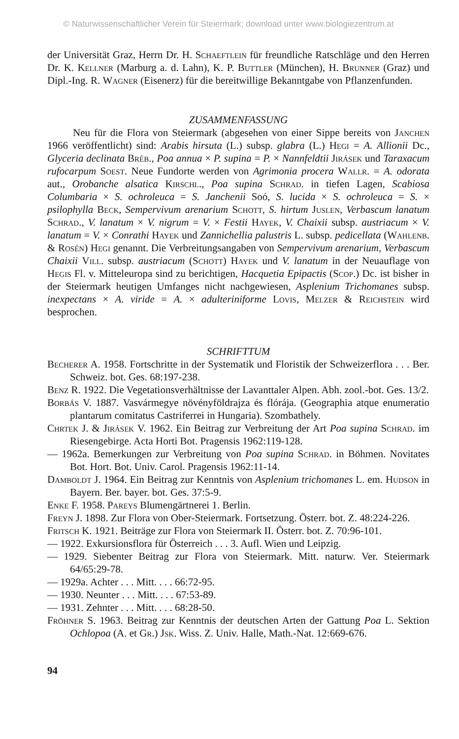© Naturwissenschaftlicher Verein für Steiermark; download unter www.biologiezentrum.at
der Universität Graz, Herrn Dr. H. Schaeftlein für freundliche Ratschläge und den Herren Dr. K. Kellner (Marburg a. d. Lahn), K. P. Buttler (München), H. Brunner (Graz) und Dipl.-Ing. R. Wagner (Eisenerz) für die bereitwillige Bekanntgabe von Pflanzenfunden.
ZUSAMMENFASSUNG
Neu für die Flora von Steiermark (abgesehen von einer Sippe bereits von Janchen 1966 veröffentlicht) sind: Arabis hirsuta (L.) subsp. glabra (L.) Hegi = A. Allionii Dc., Glyceria declinata Bréb., Poa annua × P. supina = P. × Nannfeldtii Jirásek und Taraxacum rufocarpum Soest. Neue Fundorte werden von Agrimonia procera Wallr. = A. odorata aut., Orobanche alsatica Kirschl., Poa supina Schrad. in tiefen Lagen, Scabiosa Columbaria × S. ochroleuca = S. Janchenii Soó, S. lucida × S. ochroleuca = S. × psilophylla Beck, Sempervivum arenarium Schott, S. hirtum Juslen, Verbascum lanatum Schrad., V. lanatum × V. nigrum = V. × Festii Hayek, V. Chaixii subsp. austriacum × V. lanatum = V. × Conrathi Hayek und Zannichellia palustris L. subsp. pedicellata (Wahlenb. & Rosén) Hegi genannt. Die Verbreitungsangaben von Sempervivum arenarium, Verbascum Chaixii Vill. subsp. austriacum (Schott) Hayek und V. lanatum in der Neuauflage von Hegis Fl. v. Mitteleuropa sind zu berichtigen, Hacquetia Epipactis (Scop.) Dc. ist bisher in der Steiermark heutigen Umfanges nicht nachgewiesen, Asplenium Trichomanes subsp. inexpectans × A. viride = A. × adulteriniforme Lovis, Melzer & Reichstein wird besprochen.
SCHRIFTTUM
Becherer A. 1958. Fortschritte in der Systematik und Floristik der Schweizerflora . . . Ber. Schweiz. bot. Ges. 68:197-238.
Benz R. 1922. Die Vegetationsverhältnisse der Lavanttaler Alpen. Abh. zool.-bot. Ges. 13/2.
Borbás V. 1887. Vasvármegye növényföldrajza és flórája. (Geographia atque enumeratio plantarum comitatus Castriferrei in Hungaria). Szombathely.
Chrtek J. & Jirásek V. 1962. Ein Beitrag zur Verbreitung der Art Poa supina Schrad. im Riesengebirge. Acta Horti Bot. Pragensis 1962:119-128.
— 1962a. Bemerkungen zur Verbreitung von Poa supina Schrad. in Böhmen. Novitates Bot. Hort. Bot. Univ. Carol. Pragensis 1962:11-14.
Damboldt J. 1964. Ein Beitrag zur Kenntnis von Asplenium trichomanes L. em. Hudson in Bayern. Ber. bayer. bot. Ges. 37:5-9.
Enke F. 1958. Pareys Blumengärtnerei 1. Berlin.
Freyn J. 1898. Zur Flora von Ober-Steiermark. Fortsetzung. Österr. bot. Z. 48:224-226.
Fritsch K. 1921. Beiträge zur Flora von Steiermark II. Österr. bot. Z. 70:96-101.
— 1922. Exkursionsflora für Österreich . . . 3. Aufl. Wien und Leipzig.
— 1929. Siebenter Beitrag zur Flora von Steiermark. Mitt. naturw. Ver. Steiermark 64/65:29-78.
— 1929a. Achter . . . Mitt. . . . 66:72-95.
— 1930. Neunter . . . Mitt. . . . 67:53-89.
— 1931. Zehnter . . . Mitt. . . . 68:28-50.
Fröhner S. 1963. Beitrag zur Kenntnis der deutschen Arten der Gattung Poa L. Sektion Ochlopoa (A. et Gr.) Jsk. Wiss. Z. Univ. Halle, Math.-Nat. 12:669-676.
94